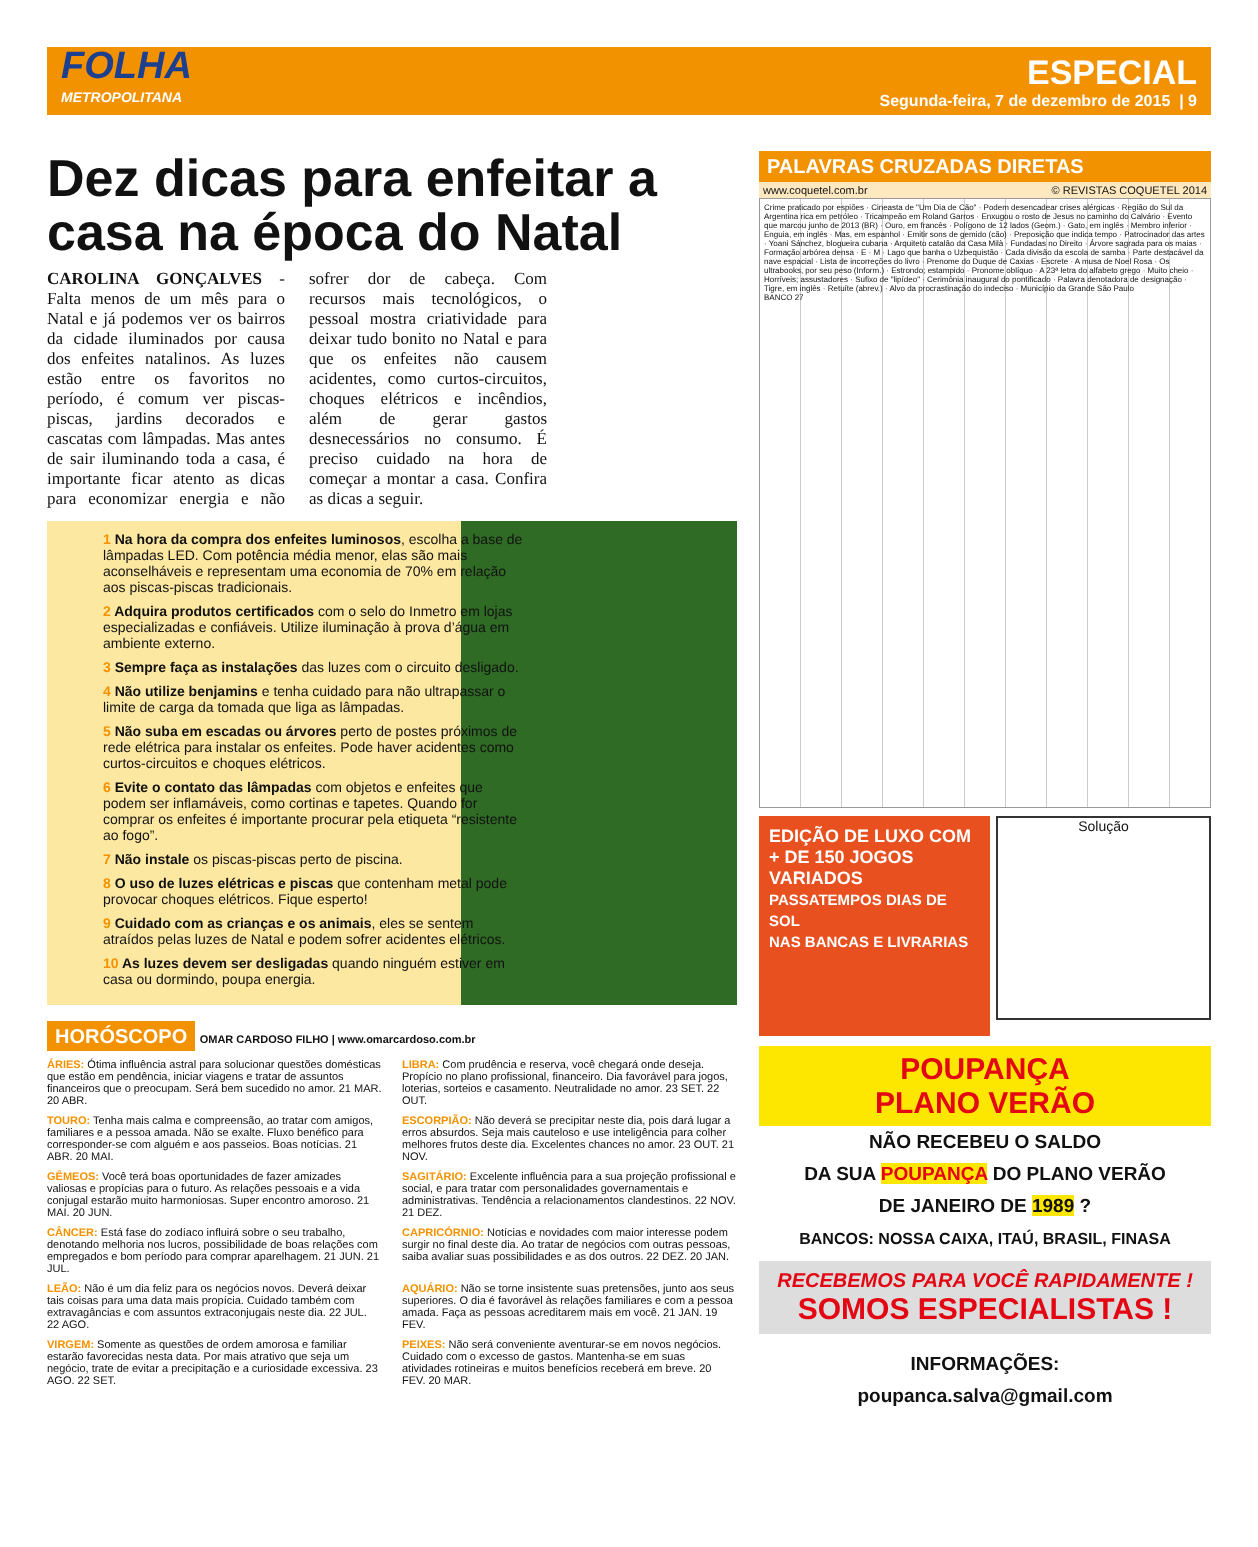FOLHA
METROPOLITANA
ESPECIAL
Segunda-feira, 7 de dezembro de 2015 | 9
Dez dicas para enfeitar a casa na época do Natal
CAROLINA GONÇALVES - Falta menos de um mês para o Natal e já podemos ver os bairros da cidade iluminados por causa dos enfeites natalinos. As luzes estão entre os favoritos no período, é comum ver piscas-piscas, jardins decorados e cascatas com lâmpadas. Mas antes de sair iluminando toda a casa, é importante ficar atento as dicas para economizar energia e não sofrer dor de cabeça. Com recursos mais tecnológicos, o pessoal mostra criatividade para deixar tudo bonito no Natal e para que os enfeites não causem acidentes, como curtos-circuitos, choques elétricos e incêndios, além de gerar gastos desnecessários no consumo. É preciso cuidado na hora de começar a montar a casa. Confira as dicas a seguir.
1 Na hora da compra dos enfeites luminosos, escolha a base de lâmpadas LED. Com potência média menor, elas são mais aconselháveis e representam uma economia de 70% em relação aos piscas-piscas tradicionais.
2 Adquira produtos certificados com o selo do Inmetro em lojas especializadas e confiáveis. Utilize iluminação à prova d’água em ambiente externo.
3 Sempre faça as instalações das luzes com o circuito desligado.
4 Não utilize benjamins e tenha cuidado para não ultrapassar o limite de carga da tomada que liga as lâmpadas.
5 Não suba em escadas ou árvores perto de postes próximos de rede elétrica para instalar os enfeites. Pode haver acidentes como curtos-circuitos e choques elétricos.
6 Evite o contato das lâmpadas com objetos e enfeites que podem ser inflamáveis, como cortinas e tapetes. Quando for comprar os enfeites é importante procurar pela etiqueta “resistente ao fogo”.
7 Não instale os piscas-piscas perto de piscina.
8 O uso de luzes elétricas e piscas que contenham metal pode provocar choques elétricos. Fique esperto!
9 Cuidado com as crianças e os animais, eles se sentem atraídos pelas luzes de Natal e podem sofrer acidentes elétricos.
10 As luzes devem ser desligadas quando ninguém estiver em casa ou dormindo, poupa energia.
HORÓSCOPO OMAR CARDOSO FILHO | www.omarcardoso.com.br
ÁRIES: Ótima influência astral para solucionar questões domésticas que estão em pendência, iniciar viagens e tratar de assuntos financeiros que o preocupam. Será bem sucedido no amor. 21 MAR. 20 ABR.
LIBRA: Com prudência e reserva, você chegará onde deseja. Propício no plano profissional, financeiro. Dia favorável para jogos, loterias, sorteios e casamento. Neutralidade no amor. 23 SET. 22 OUT.
TOURO: Tenha mais calma e compreensão, ao tratar com amigos, familiares e a pessoa amada. Não se exalte. Fluxo benéfico para corresponder-se com alguém e aos passeios. Boas notícias. 21 ABR. 20 MAI.
ESCORPIÃO: Não deverá se precipitar neste dia, pois dará lugar a erros absurdos. Seja mais cauteloso e use inteligência para colher melhores frutos deste dia. Excelentes chances no amor. 23 OUT. 21 NOV.
GÊMEOS: Você terá boas oportunidades de fazer amizades valiosas e propícias para o futuro. As relações pessoais e a vida conjugal estarão muito harmoniosas. Super encontro amoroso. 21 MAI. 20 JUN.
SAGITÁRIO: Excelente influência para a sua projeção profissional e social, e para tratar com personalidades governamentais e administrativas. Tendência a relacionamentos clandestinos. 22 NOV. 21 DEZ.
CÂNCER: Está fase do zodíaco influirá sobre o seu trabalho, denotando melhoria nos lucros, possibilidade de boas relações com empregados e bom período para comprar aparelhagem. 21 JUN. 21 JUL.
CAPRICÓRNIO: Notícias e novidades com maior interesse podem surgir no final deste dia. Ao tratar de negócios com outras pessoas, saiba avaliar suas possibilidades e as dos outros. 22 DEZ. 20 JAN.
LEÃO: Não é um dia feliz para os negócios novos. Deverá deixar tais coisas para uma data mais propícia. Cuidado também com extravagâncias e com assuntos extraconjugais neste dia. 22 JUL. 22 AGO.
AQUÁRIO: Não se torne insistente suas pretensões, junto aos seus superiores. O dia é favorável às relações familiares e com a pessoa amada. Faça as pessoas acreditarem mais em você. 21 JAN. 19 FEV.
VIRGEM: Somente as questões de ordem amorosa e familiar estarão favorecidas nesta data. Por mais atrativo que seja um negócio, trate de evitar a precipitação e a curiosidade excessiva. 23 AGO. 22 SET.
PEIXES: Não será conveniente aventurar-se em novos negócios. Cuidado com o excesso de gastos. Mantenha-se em suas atividades rotineiras e muitos benefícios receberá em breve. 20 FEV. 20 MAR.
PALAVRAS CRUZADAS DIRETAS
www.coquetel.com.br © REVISTAS COQUETEL 2014
Crime praticado por espiões · Cineasta de "Um Dia de Cão" · Podem desencadear crises alérgicas · Região do Sul da Argentina rica em petróleo · Tricampeão em Roland Garros · Enxugou o rosto de Jesus no caminho do Calvário · Evento que marcou junho de 2013 (BR) · Ouro, em francês · Polígono de 12 lados (Geom.) · Gato, em inglês · Membro inferior · Enguia, em inglês · Mas, em espanhol · Emitir sons de gemido (cão) · Preposição que indica tempo · Patrocinador das artes · Yoani Sánchez, blogueira cubana · Arquiteto catalão da Casa Milà · Fundadas no Direito · Árvore sagrada para os maias · Formação arbórea densa · E · M · Lago que banha o Uzbequistão · Cada divisão da escola de samba · Parte destacável da nave espacial · Lista de incorreções do livro · Prenome do Duque de Caxias · Escrete · A musa de Noel Rosa · Os ultrabooks, por seu peso (Inform.) · Estrondo; estampido · Pronome oblíquo · A 23ª letra do alfabeto grego · Muito cheio · Horríveis; assustadores · Sufixo de "lipídeo" · Cerimônia inaugural do pontificado · Palavra denotadora de designação · Tigre, em inglês · Retuíte (abrev.) · Alvo da procrastinação do indeciso · Município da Grande São Paulo
BANCO 27
EDIÇÃO DE LUXO COM + DE 150 JOGOS VARIADOS
PASSATEMPOS DIAS DE SOL
NAS BANCAS E LIVRARIAS
Solução
POUPANÇA
PLANO VERÃO
NÃO RECEBEU O SALDO
DA SUA POUPANÇA DO PLANO VERÃO
DE JANEIRO DE 1989 ?
BANCOS: NOSSA CAIXA, ITAÚ, BRASIL, FINASA
RECEBEMOS PARA VOCÊ RAPIDAMENTE !
SOMOS ESPECIALISTAS !
INFORMAÇÕES:
poupanca.salva@gmail.com